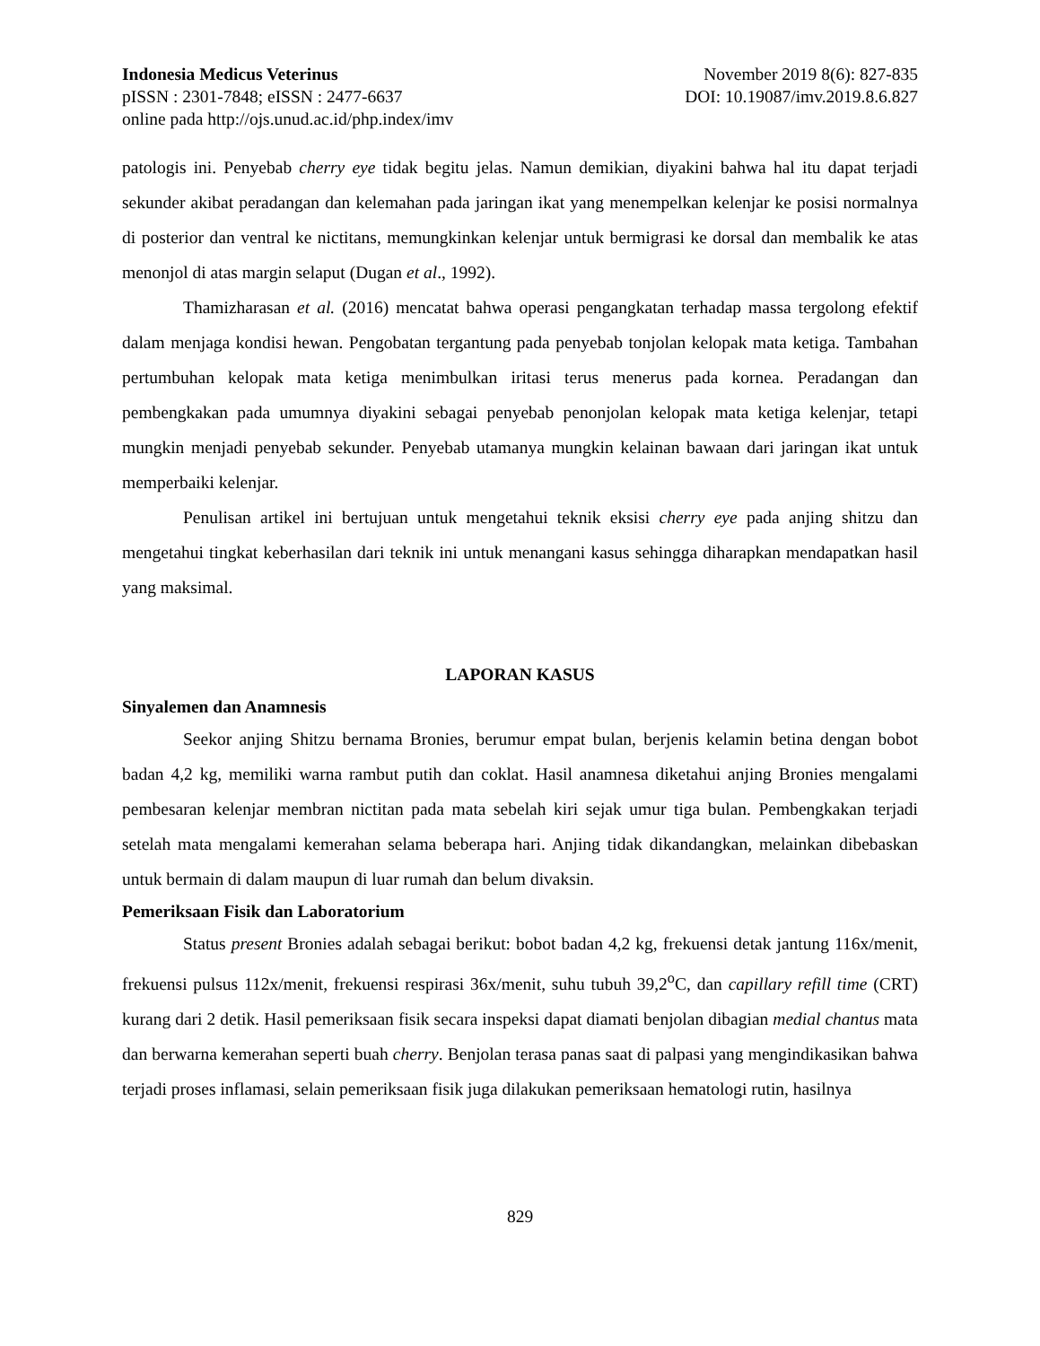Indonesia Medicus Veterinus
pISSN : 2301-7848; eISSN : 2477-6637
online pada http://ojs.unud.ac.id/php.index/imv
November 2019 8(6): 827-835
DOI: 10.19087/imv.2019.8.6.827
patologis ini. Penyebab cherry eye tidak begitu jelas. Namun demikian, diyakini bahwa hal itu dapat terjadi sekunder akibat peradangan dan kelemahan pada jaringan ikat yang menempelkan kelenjar ke posisi normalnya di posterior dan ventral ke nictitans, memungkinkan kelenjar untuk bermigrasi ke dorsal dan membalik ke atas menonjol di atas margin selaput (Dugan et al., 1992).
Thamizharasan et al. (2016) mencatat bahwa operasi pengangkatan terhadap massa tergolong efektif dalam menjaga kondisi hewan. Pengobatan tergantung pada penyebab tonjolan kelopak mata ketiga. Tambahan pertumbuhan kelopak mata ketiga menimbulkan iritasi terus menerus pada kornea. Peradangan dan pembengkakan pada umumnya diyakini sebagai penyebab penonjolan kelopak mata ketiga kelenjar, tetapi mungkin menjadi penyebab sekunder. Penyebab utamanya mungkin kelainan bawaan dari jaringan ikat untuk memperbaiki kelenjar.
Penulisan artikel ini bertujuan untuk mengetahui teknik eksisi cherry eye pada anjing shitzu dan mengetahui tingkat keberhasilan dari teknik ini untuk menangani kasus sehingga diharapkan mendapatkan hasil yang maksimal.
LAPORAN KASUS
Sinyalemen dan Anamnesis
Seekor anjing Shitzu bernama Bronies, berumur empat bulan, berjenis kelamin betina dengan bobot badan 4,2 kg, memiliki warna rambut putih dan coklat. Hasil anamnesa diketahui anjing Bronies mengalami pembesaran kelenjar membran nictitan pada mata sebelah kiri sejak umur tiga bulan. Pembengkakan terjadi setelah mata mengalami kemerahan selama beberapa hari. Anjing tidak dikandangkan, melainkan dibebaskan untuk bermain di dalam maupun di luar rumah dan belum divaksin.
Pemeriksaan Fisik dan Laboratorium
Status present Bronies adalah sebagai berikut: bobot badan 4,2 kg, frekuensi detak jantung 116x/menit, frekuensi pulsus 112x/menit, frekuensi respirasi 36x/menit, suhu tubuh 39,2<sup>o</sup>C, dan capillary refill time (CRT) kurang dari 2 detik. Hasil pemeriksaan fisik secara inspeksi dapat diamati benjolan dibagian medial chantus mata dan berwarna kemerahan seperti buah cherry. Benjolan terasa panas saat di palpasi yang mengindikasikan bahwa terjadi proses inflamasi, selain pemeriksaan fisik juga dilakukan pemeriksaan hematologi rutin, hasilnya
829